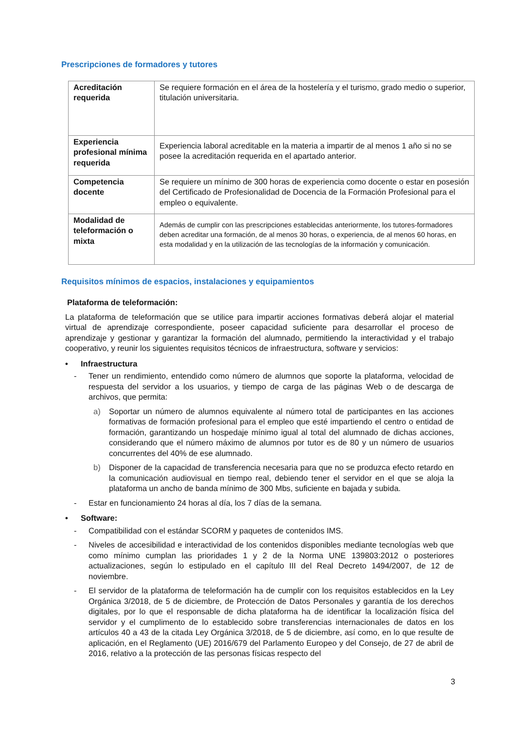Prescripciones de formadores y tutores
| Acreditación requerida | Se requiere formación en el área de la hostelería y el turismo, grado medio o superior, titulación universitaria. |
| Experiencia profesional mínima requerida | Experiencia laboral acreditable en la materia a impartir de al menos 1 año si no se posee la acreditación requerida en el apartado anterior. |
| Competencia docente | Se requiere un mínimo de 300 horas de experiencia como docente o estar en posesión del Certificado de Profesionalidad de Docencia de la Formación Profesional para el empleo o equivalente. |
| Modalidad de teleformación o mixta | Además de cumplir con las prescripciones establecidas anteriormente, los tutores-formadores deben acreditar una formación, de al menos 30 horas, o experiencia, de al menos 60 horas, en esta modalidad y en la utilización de las tecnologías de la información y comunicación. |
Requisitos mínimos de espacios, instalaciones y equipamientos
Plataforma de teleformación:
La plataforma de teleformación que se utilice para impartir acciones formativas deberá alojar el material virtual de aprendizaje correspondiente, poseer capacidad suficiente para desarrollar el proceso de aprendizaje y gestionar y garantizar la formación del alumnado, permitiendo la interactividad y el trabajo cooperativo, y reunir los siguientes requisitos técnicos de infraestructura, software y servicios:
• Infraestructura
- Tener un rendimiento, entendido como número de alumnos que soporte la plataforma, velocidad de respuesta del servidor a los usuarios, y tiempo de carga de las páginas Web o de descarga de archivos, que permita:
a) Soportar un número de alumnos equivalente al número total de participantes en las acciones formativas de formación profesional para el empleo que esté impartiendo el centro o entidad de formación, garantizando un hospedaje mínimo igual al total del alumnado de dichas acciones, considerando que el número máximo de alumnos por tutor es de 80 y un número de usuarios concurrentes del 40% de ese alumnado.
b) Disponer de la capacidad de transferencia necesaria para que no se produzca efecto retardo en la comunicación audiovisual en tiempo real, debiendo tener el servidor en el que se aloja la plataforma un ancho de banda mínimo de 300 Mbs, suficiente en bajada y subida.
- Estar en funcionamiento 24 horas al día, los 7 días de la semana.
• Software:
- Compatibilidad con el estándar SCORM y paquetes de contenidos IMS.
- Niveles de accesibilidad e interactividad de los contenidos disponibles mediante tecnologías web que como mínimo cumplan las prioridades 1 y 2 de la Norma UNE 139803:2012 o posteriores actualizaciones, según lo estipulado en el capítulo III del Real Decreto 1494/2007, de 12 de noviembre.
- El servidor de la plataforma de teleformación ha de cumplir con los requisitos establecidos en la Ley Orgánica 3/2018, de 5 de diciembre, de Protección de Datos Personales y garantía de los derechos digitales, por lo que el responsable de dicha plataforma ha de identificar la localización física del servidor y el cumplimento de lo establecido sobre transferencias internacionales de datos en los artículos 40 a 43 de la citada Ley Orgánica 3/2018, de 5 de diciembre, así como, en lo que resulte de aplicación, en el Reglamento (UE) 2016/679 del Parlamento Europeo y del Consejo, de 27 de abril de 2016, relativo a la protección de las personas físicas respecto del
3